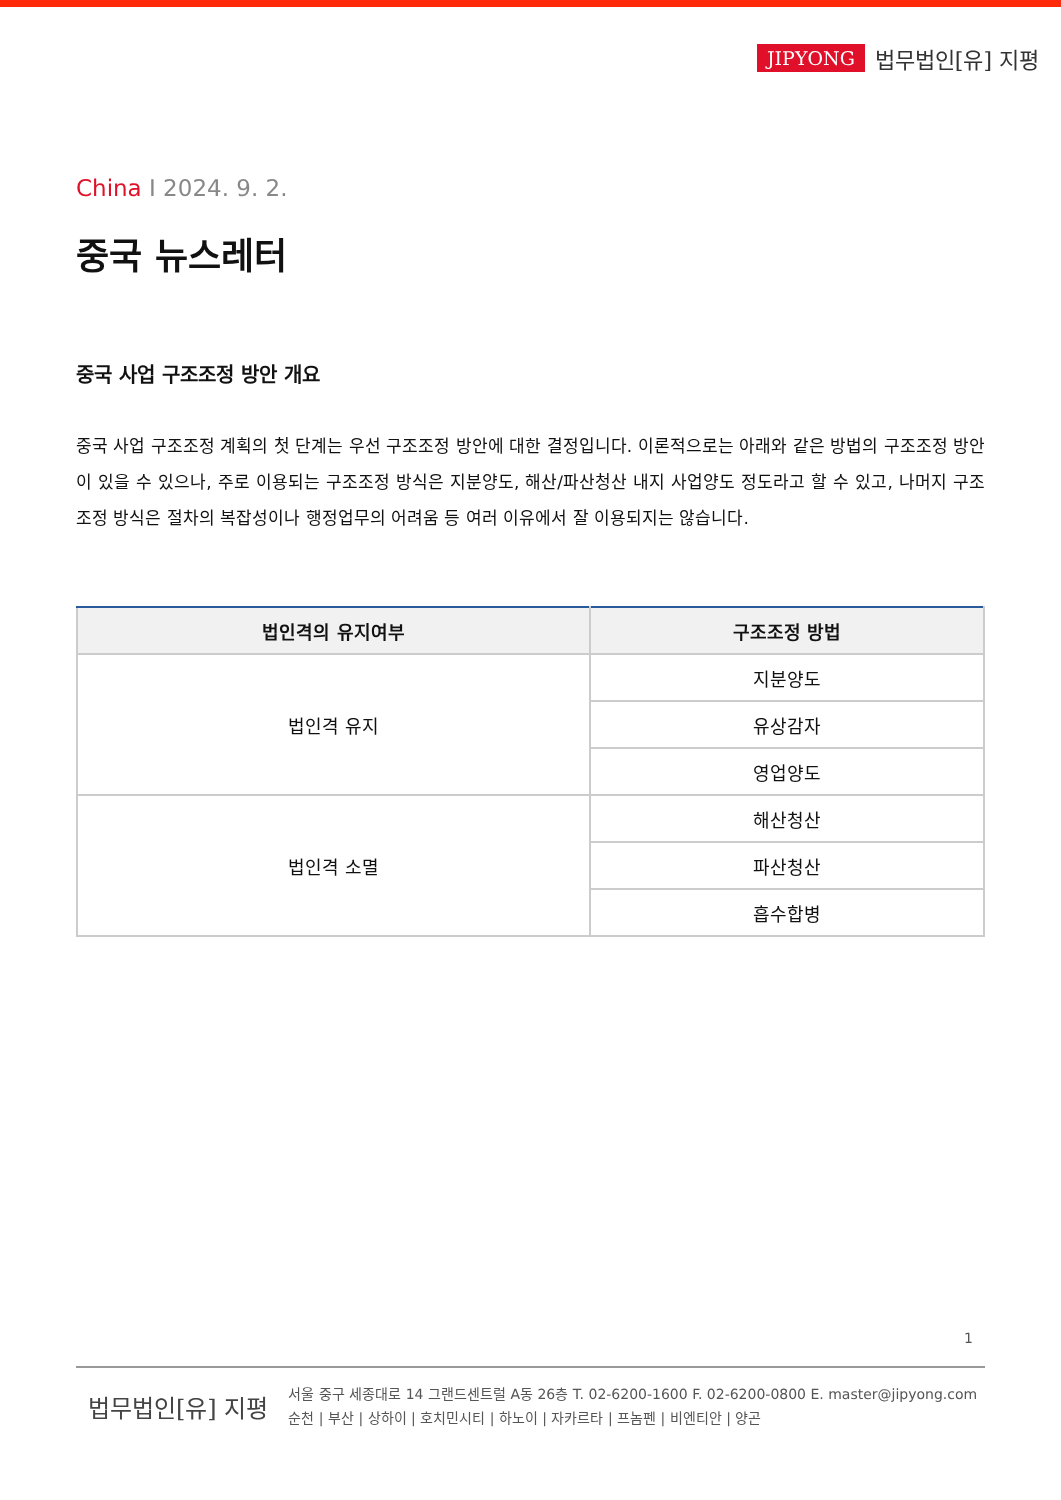JIPYONG 법무법인[유] 지평
China I 2024. 9. 2.
중국 뉴스레터
중국 사업 구조조정 방안 개요
중국 사업 구조조정 계획의 첫 단계는 우선 구조조정 방안에 대한 결정입니다. 이론적으로는 아래와 같은 방법의 구조조정 방안이 있을 수 있으나, 주로 이용되는 구조조정 방식은 지분양도, 해산/파산청산 내지 사업양도 정도라고 할 수 있고, 나머지 구조조정 방식은 절차의 복잡성이나 행정업무의 어려움 등 여러 이유에서 잘 이용되지는 않습니다.
| 법인격의 유지여부 | 구조조정 방법 |
| --- | --- |
| 법인격 유지 | 지분양도 |
| | 유상감자 |
| | 영업양도 |
| 법인격 소멸 | 해산청산 |
| | 파산청산 |
| | 흡수합병 |
1
법무법인[유] 지평
서울 중구 세종대로 14 그랜드센트럴 A동 26층 T. 02-6200-1600 F. 02-6200-0800 E. master@jipyong.com
순천 | 부산 | 상하이 | 호치민시티 | 하노이 | 자카르타 | 프놈펜 | 비엔티안 | 양곤